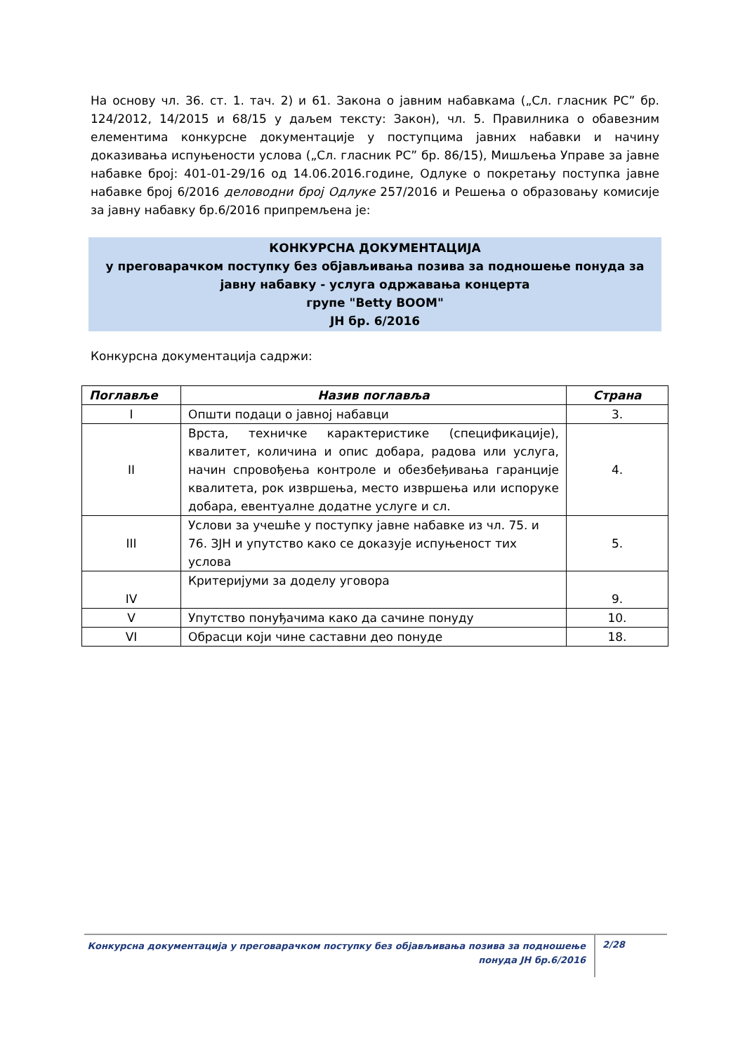На основу чл. 36. ст. 1. тач. 2) и 61. Закона о јавним набавкама („Сл. гласник РС” бр. 124/2012, 14/2015 и 68/15 у даљем тексту: Закон), чл. 5. Правилника о обавезним елементима конкурсне документације у поступцима јавних набавки и начину доказивања испуњености услова („Сл. гласник РС” бр. 86/15), Мишљења Управе за јавне набавке број: 401-01-29/16 од 14.06.2016.године, Одлуке о покретању поступка јавне набавке број 6/2016 деловодни број Одлуке 257/2016 и Решења о образовању комисије за јавну набавку бр.6/2016 припремљена је:
КОНКУРСНА ДОКУМЕНТАЦИЈА
у преговарачком поступку без објављивања позива за подношење понуда за јавну набавку - услуга одржавања концерта
групе "Betty BOOM"
ЈН бр. 6/2016
Конкурсна документација садржи:
| Поглавље | Назив поглавља | Страна |
| --- | --- | --- |
| I | Општи подаци о јавној набавци | 3. |
| II | Врста, техничке карактеристике (спецификације), квалитет, количина и опис добара, радова или услуга, начин спровођења контроле и обезбеђивања гаранције квалитета, рок извршења, место извршења или испоруке добара, евентуалне додатне услуге и сл. | 4. |
| III | Услови за учешће у поступку јавне набавке из чл. 75. и 76. ЗЈН и упутство како се доказује испуњеност тих услова | 5. |
| IV | Критеријуми за доделу уговора | 9. |
| V | Упутство понуђачима како да сачине понуду | 10. |
| VI | Обрасци који чине саставни део понуде | 18. |
Конкурсна документација у преговарачком поступку без објављивања позива за подношење понуда ЈН бр.6/2016
2/28